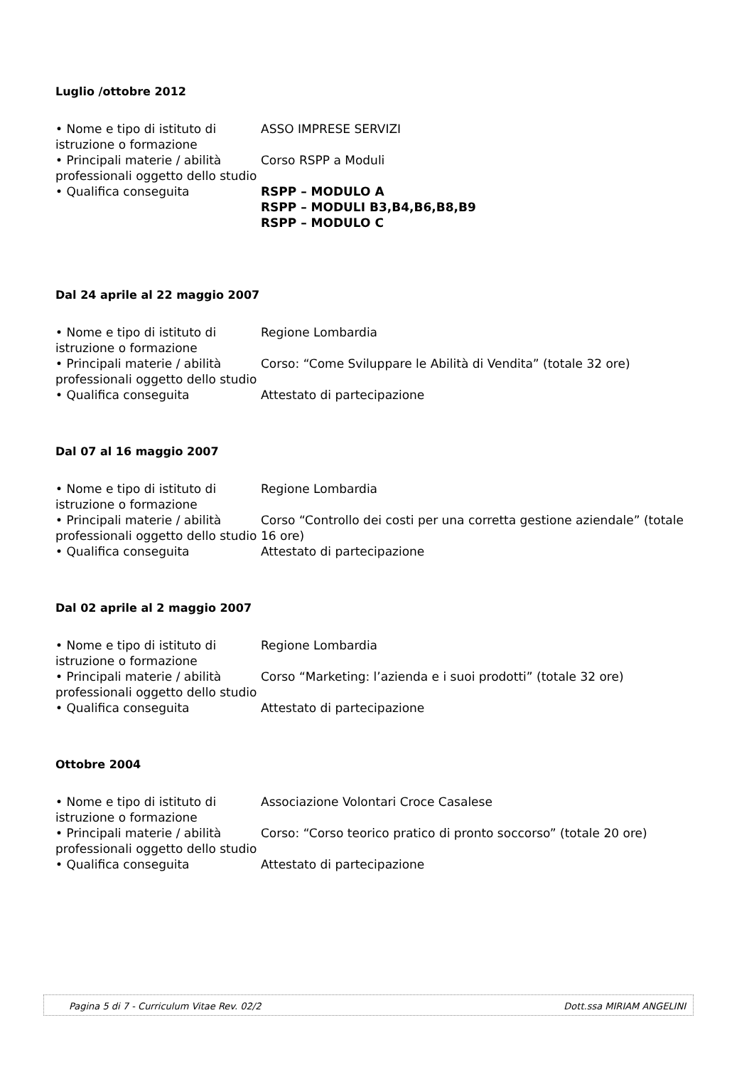Luglio /ottobre 2012
• Nome e tipo di istituto di istruzione o formazione
ASSO IMPRESE SERVIZI
• Principali materie / abilità professionali oggetto dello studio
Corso RSPP a Moduli
• Qualifica conseguita RSPP – MODULO A
RSPP – MODULI B3,B4,B6,B8,B9
RSPP – MODULO C
Dal 24 aprile al 22 maggio 2007
• Nome e tipo di istituto di istruzione o formazione
Regione Lombardia
• Principali materie / abilità professionali oggetto dello studio
Corso: “Come Sviluppare le Abilità di Vendita” (totale 32 ore)
• Qualifica conseguita Attestato di partecipazione
Dal 07 al 16 maggio 2007
• Nome e tipo di istituto di istruzione o formazione
Regione Lombardia
• Principali materie / abilità professionali oggetto dello studio
Corso “Controllo dei costi per una corretta gestione aziendale” (totale 16 ore)
• Qualifica conseguita Attestato di partecipazione
Dal 02 aprile al 2 maggio 2007
• Nome e tipo di istituto di istruzione o formazione
Regione Lombardia
• Principali materie / abilità professionali oggetto dello studio
Corso “Marketing: l’azienda e i suoi prodotti” (totale 32 ore)
• Qualifica conseguita Attestato di partecipazione
Ottobre 2004
• Nome e tipo di istituto di istruzione o formazione
Associazione Volontari Croce Casalese
• Principali materie / abilità professionali oggetto dello studio
Corso: “Corso teorico pratico di pronto soccorso” (totale 20 ore)
• Qualifica conseguita Attestato di partecipazione
Pagina 5 di 7 - Curriculum Vitae Rev. 02/2 Dott.ssa MIRIAM ANGELINI